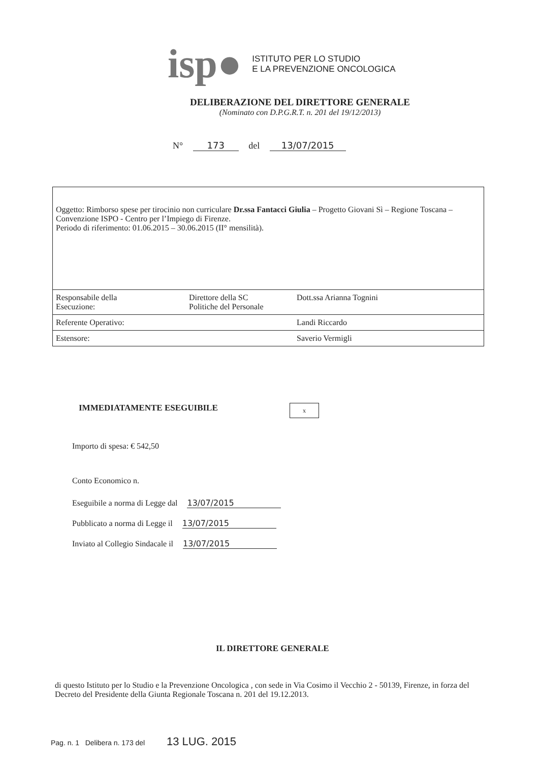isp●
ISTITUTO PER LO STUDIO
E LA PREVENZIONE ONCOLOGICA
DELIBERAZIONE DEL DIRETTORE GENERALE
(Nominato con D.P.G.R.T. n. 201 del 19/12/2013)
N° 173 del 13/07/2015
| Oggetto: Rimborso spese per tirocinio non curriculare Dr.ssa Fantacci Giulia – Progetto Giovani Sì – Regione Toscana – Convenzione ISPO - Centro per l’Impiego di Firenze. Periodo di riferimento: 01.06.2015 – 30.06.2015 (II° mensilità). | | |
| Responsabile della Esecuzione: | Direttore della SC Politiche del Personale | Dott.ssa Arianna Tognini |
| Referente Operativo: | | Landi Riccardo |
| Estensore: | | Saverio Vermigli |
IMMEDIATAMENTE ESEGUIBILE x
Importo di spesa: € 542,50
Conto Economico n.
Eseguibile a norma di Legge dal 13/07/2015
Pubblicato a norma di Legge il 13/07/2015
Inviato al Collegio Sindacale il 13/07/2015
IL DIRETTORE GENERALE
di questo Istituto per lo Studio e la Prevenzione Oncologica , con sede in Via Cosimo il Vecchio 2 - 50139, Firenze, in forza del Decreto del Presidente della Giunta Regionale Toscana n. 201 del 19.12.2013.
Pag. n. 1 Delibera n. 173 del 13 LUG. 2015